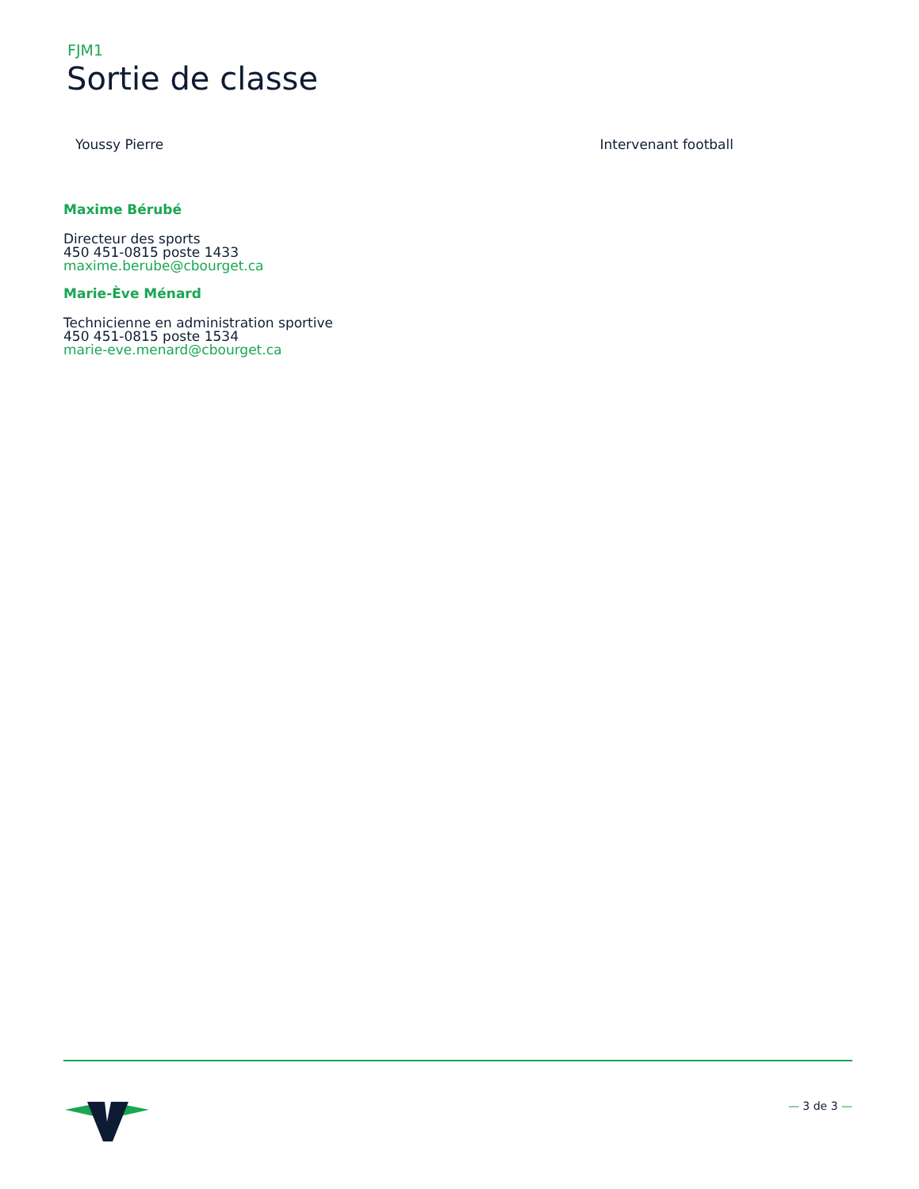FJM1
Sortie de classe
Youssy Pierre Intervenant football
Maxime Bérubé
Directeur des sports
450 451-0815 poste 1433
maxime.berube@cbourget.ca
Marie-Ève Ménard
Technicienne en administration sportive
450 451-0815 poste 1534
marie-eve.menard@cbourget.ca
— 3 de 3 —